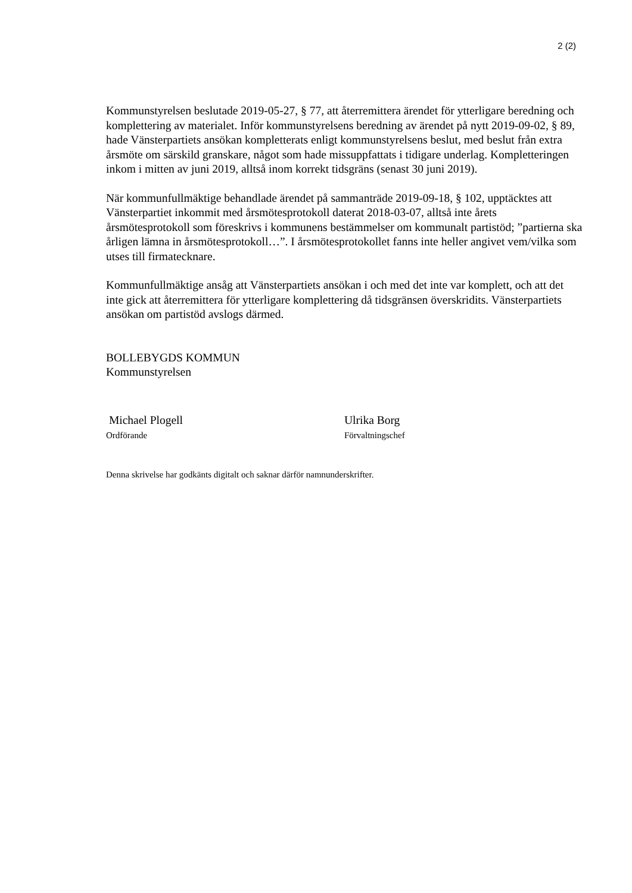2 (2)
Kommunstyrelsen beslutade 2019-05-27, § 77, att återremittera ärendet för ytterligare beredning och komplettering av materialet. Inför kommunstyrelsens beredning av ärendet på nytt 2019-09-02, § 89, hade Vänsterpartiets ansökan kompletterats enligt kommunstyrelsens beslut, med beslut från extra årsmöte om särskild granskare, något som hade missuppfattats i tidigare underlag. Kompletteringen inkom i mitten av juni 2019, alltså inom korrekt tidsgräns (senast 30 juni 2019).
När kommunfullmäktige behandlade ärendet på sammanträde 2019-09-18, § 102, upptäcktes att Vänsterpartiet inkommit med årsmötesprotokoll daterat 2018-03-07, alltså inte årets årsmötesprotokoll som föreskrivs i kommunens bestämmelser om kommunalt partistöd; ”partierna ska årligen lämna in årsmötesprotokoll…”. I årsmötesprotokollet fanns inte heller angivet vem/vilka som utses till firmatecknare.
Kommunfullmäktige ansåg att Vänsterpartiets ansökan i och med det inte var komplett, och att det inte gick att återremittera för ytterligare komplettering då tidsgränsen överskridits. Vänsterpartiets ansökan om partistöd avslogs därmed.
BOLLEBYGDS KOMMUN
Kommunstyrelsen
Michael Plogell
Ordförande
Ulrika Borg
Förvaltningschef
Denna skrivelse har godkänts digitalt och saknar därför namnunderskrifter.